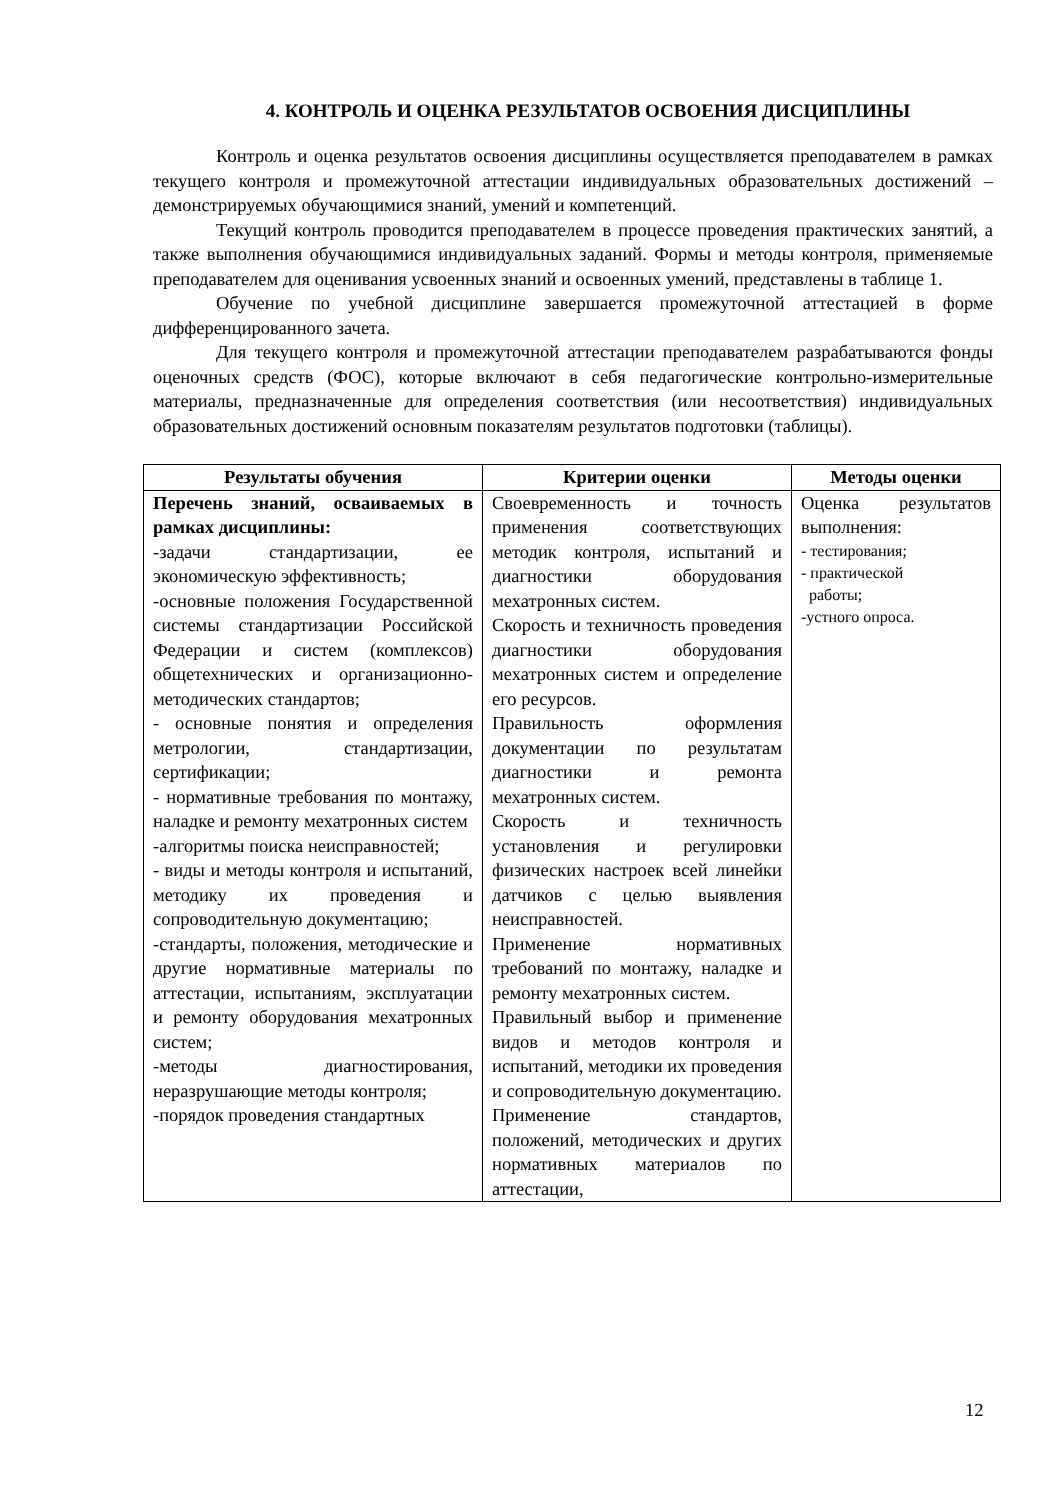4. КОНТРОЛЬ И ОЦЕНКА РЕЗУЛЬТАТОВ ОСВОЕНИЯ ДИСЦИПЛИНЫ
Контроль и оценка результатов освоения дисциплины осуществляется преподавателем в рамках текущего контроля и промежуточной аттестации индивидуальных образовательных достижений – демонстрируемых обучающимися знаний, умений и компетенций.
Текущий контроль проводится преподавателем в процессе проведения практических занятий, а также выполнения обучающимися индивидуальных заданий. Формы и методы контроля, применяемые преподавателем для оценивания усвоенных знаний и освоенных умений, представлены в таблице 1.
Обучение по учебной дисциплине завершается промежуточной аттестацией в форме дифференцированного зачета.
Для текущего контроля и промежуточной аттестации преподавателем разрабатываются фонды оценочных средств (ФОС), которые включают в себя педагогические контрольно-измерительные материалы, предназначенные для определения соответствия (или несоответствия) индивидуальных образовательных достижений основным показателям результатов подготовки (таблицы).
| Результаты обучения | Критерии оценки | Методы оценки |
| --- | --- | --- |
| Перечень знаний, осваиваемых в рамках дисциплины: -задачи стандартизации, ее экономическую эффективность; -основные положения Государственной системы стандартизации Российской Федерации и систем (комплексов) общетехнических и организационно-методических стандартов; - основные понятия и определения метрологии, стандартизации, сертификации; - нормативные требования по монтажу, наладке и ремонту мехатронных систем -алгоритмы поиска неисправностей; - виды и методы контроля и испытаний, методику их проведения и сопроводительную документацию; -стандарты, положения, методические и другие нормативные материалы по аттестации, испытаниям, эксплуатации и ремонту оборудования мехатронных систем; -методы диагностирования, неразрушающие методы контроля; -порядок проведения стандартных | Своевременность и точность применения соответствующих методик контроля, испытаний и диагностики оборудования мехатронных систем. Скорость и техничность проведения диагностики оборудования мехатронных систем и определение его ресурсов. Правильность оформления документации по результатам диагностики и ремонта мехатронных систем. Скорость и техничность установления и регулировки физических настроек всей линейки датчиков с целью выявления неисправностей. Применение нормативных требований по монтажу, наладке и ремонту мехатронных систем. Правильный выбор и применение видов и методов контроля и испытаний, методики их проведения и сопроводительную документацию. Применение стандартов, положений, методических и других нормативных материалов по аттестации, | Оценка результатов выполнения: - тестирования; - практической работы; -устного опроса. |
12